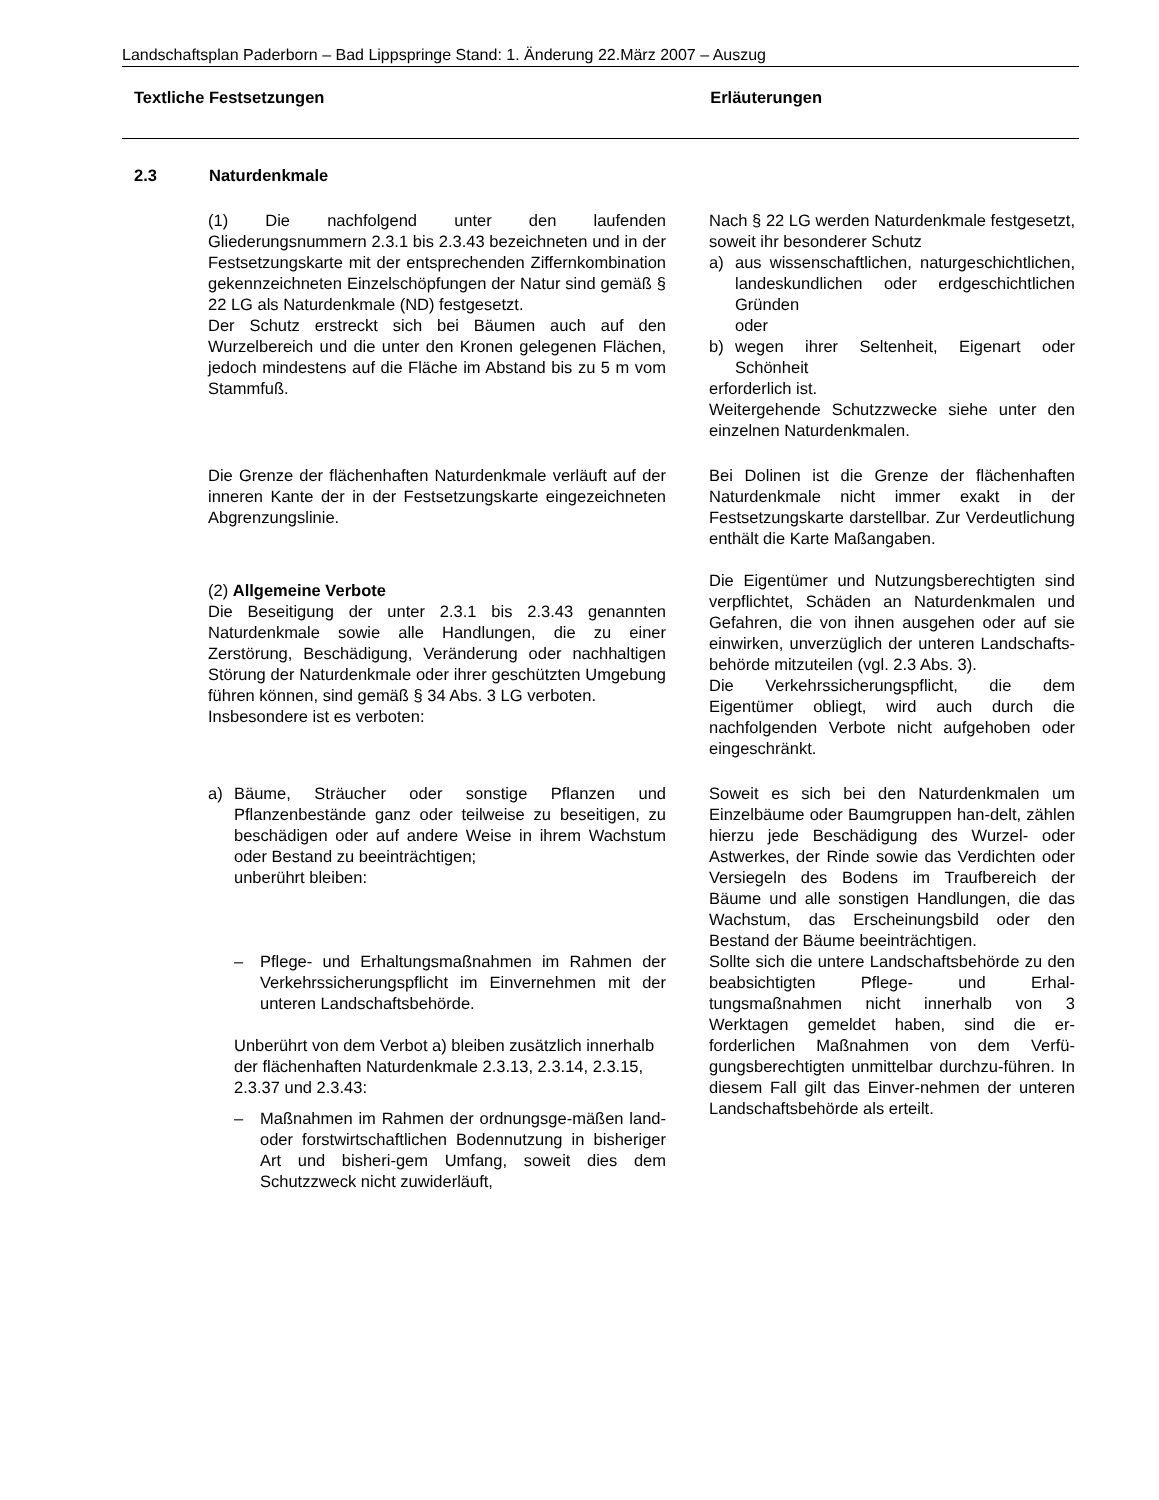Landschaftsplan Paderborn – Bad Lippspringe Stand: 1. Änderung 22.März 2007 – Auszug
Textliche Festsetzungen Erläuterungen
2.3 Naturdenkmale
(1) Die nachfolgend unter den laufenden Gliederungsnummern 2.3.1 bis 2.3.43 bezeichneten und in der Festsetzungskarte mit der entsprechenden Ziffernkombination gekennzeichneten Einzelschöpfungen der Natur sind gemäß § 22 LG als Naturdenkmale (ND) festgesetzt.
Der Schutz erstreckt sich bei Bäumen auch auf den Wurzelbereich und die unter den Kronen gelegenen Flächen, jedoch mindestens auf die Fläche im Abstand bis zu 5 m vom Stammfuß.
Nach § 22 LG werden Naturdenkmale festgesetzt, soweit ihr besonderer Schutz
a) aus wissenschaftlichen, naturgeschichtlichen, landeskundlichen oder erdgeschichtlichen Gründen
oder
b) wegen ihrer Seltenheit, Eigenart oder Schönheit
erforderlich ist.
Weitergehende Schutzzwecke siehe unter den einzelnen Naturdenkmalen.
Die Grenze der flächenhaften Naturdenkmale verläuft auf der inneren Kante der in der Festsetzungskarte eingezeichneten Abgrenzungslinie.
(2) Allgemeine Verbote
Die Beseitigung der unter 2.3.1 bis 2.3.43 genannten Naturdenkmale sowie alle Handlungen, die zu einer Zerstörung, Beschädigung, Veränderung oder nachhaltigen Störung der Naturdenkmale oder ihrer geschützten Umgebung führen können, sind gemäß § 34 Abs. 3 LG verboten.
Insbesondere ist es verboten:
Bei Dolinen ist die Grenze der flächenhaften Naturdenkmale nicht immer exakt in der Festsetzungskarte darstellbar. Zur Verdeutlichung enthält die Karte Maßangaben.
Die Eigentümer und Nutzungsberechtigten sind verpflichtet, Schäden an Naturdenkmalen und Gefahren, die von ihnen ausgehen oder auf sie einwirken, unverzüglich der unteren Landschafts-behörde mitzuteilen (vgl. 2.3 Abs. 3).
Die Verkehrssicherungspflicht, die dem Eigentümer obliegt, wird auch durch die nachfolgenden Verbote nicht aufgehoben oder eingeschränkt.
a) Bäume, Sträucher oder sonstige Pflanzen und Pflanzenbestände ganz oder teilweise zu beseitigen, zu beschädigen oder auf andere Weise in ihrem Wachstum oder Bestand zu beeinträchtigen;
unberührt bleiben:
– Pflege- und Erhaltungsmaßnahmen im Rahmen der Verkehrssicherungspflicht im Einvernehmen mit der unteren Landschaftsbehörde.
Unberührt von dem Verbot a) bleiben zusätzlich innerhalb der flächenhaften Naturdenkmale 2.3.13, 2.3.14, 2.3.15, 2.3.37 und 2.3.43:
– Maßnahmen im Rahmen der ordnungsge-mäßen land- oder forstwirtschaftlichen Bodennutzung in bisheriger Art und bisheri-gem Umfang, soweit dies dem Schutzzweck nicht zuwiderläuft,
Soweit es sich bei den Naturdenkmalen um Einzelbäume oder Baumgruppen han-delt, zählen hierzu jede Beschädigung des Wurzel- oder Astwerkes, der Rinde sowie das Verdichten oder Versiegeln des Bodens im Traufbereich der Bäume und alle sonstigen Handlungen, die das Wachstum, das Erscheinungsbild oder den Bestand der Bäume beeinträchtigen.
Sollte sich die untere Landschaftsbehörde zu den beabsichtigten Pflege- und Erhal-tungsmaßnahmen nicht innerhalb von 3 Werktagen gemeldet haben, sind die er-forderlichen Maßnahmen von dem Verfü-gungsberechtigten unmittelbar durchzu-führen. In diesem Fall gilt das Einver-nehmen der unteren Landschaftsbehörde als erteilt.